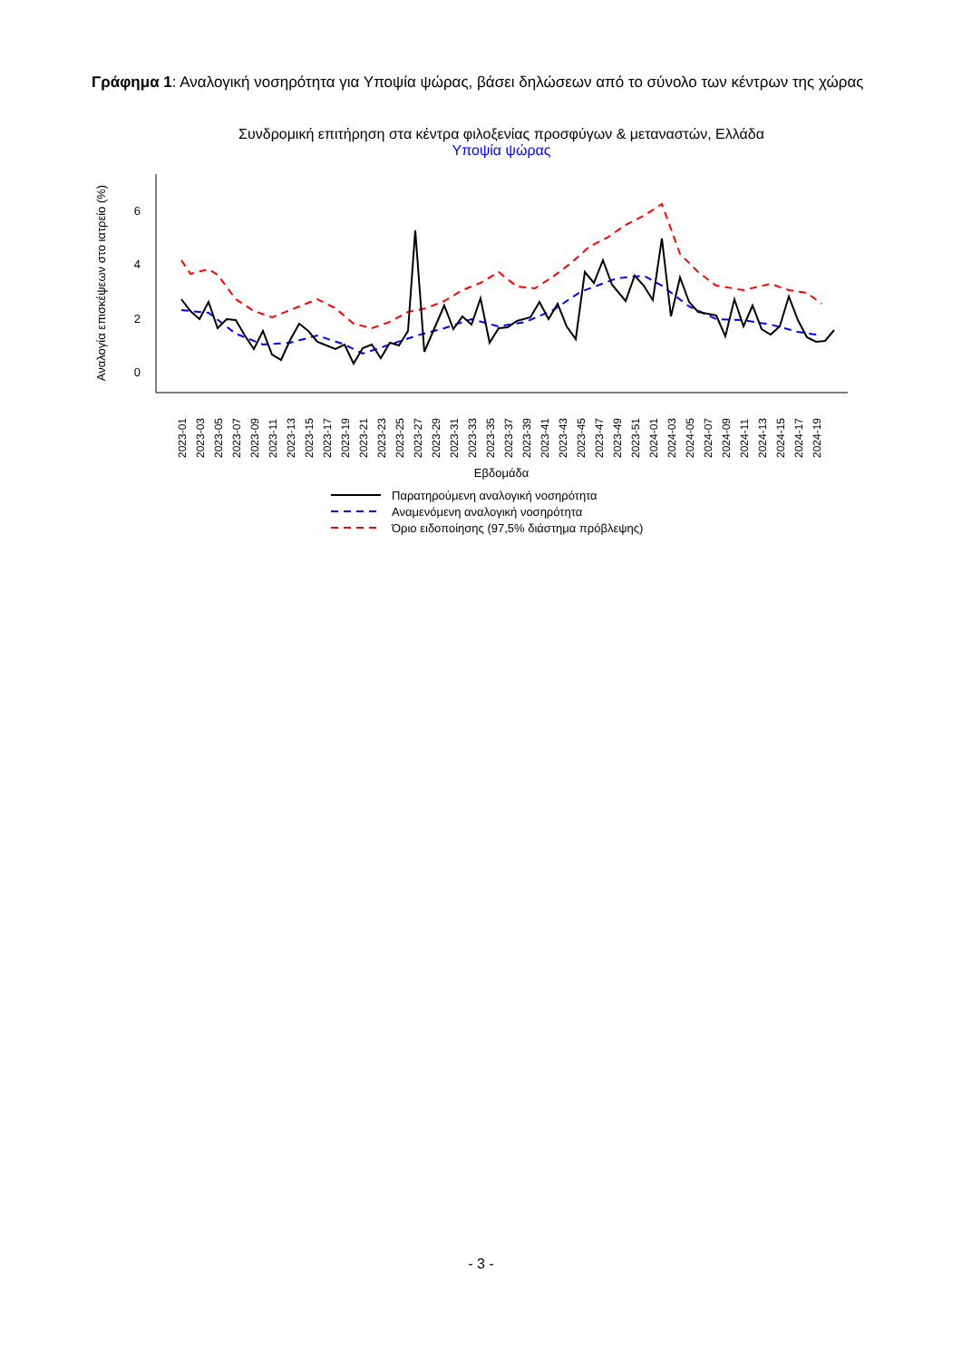Γράφημα 1: Αναλογική νοσηρότητα για Υποψία ψώρας, βάσει δηλώσεων από το σύνολο των κέντρων της χώρας
Συνδρομική επιτήρηση στα κέντρα φιλοξενίας προσφύγων & μεταναστών, Ελλάδα
Υποψία ψώρας
6
4
2
0
Αναλογία επισκέψεων στο ιατρείο (%)
2023-01
2023-03
2023-05
2023-07
2023-09
2023-11
2023-13
2023-15
2023-17
2023-19
2023-21
2023-23
2023-25
2023-27
2023-29
2023-31
2023-33
2023-35
2023-37
2023-39
2023-41
2023-43
2023-45
2023-47
2023-49
2023-51
2024-01
2024-03
2024-05
2024-07
2024-09
2024-11
2024-13
2024-15
2024-17
2024-19
Εβδομάδα
Παρατηρούμενη αναλογική νοσηρότητα
Αναμενόμενη αναλογική νοσηρότητα
Όριο ειδοποίησης (97,5% διάστημα πρόβλεψης)
- 3 -